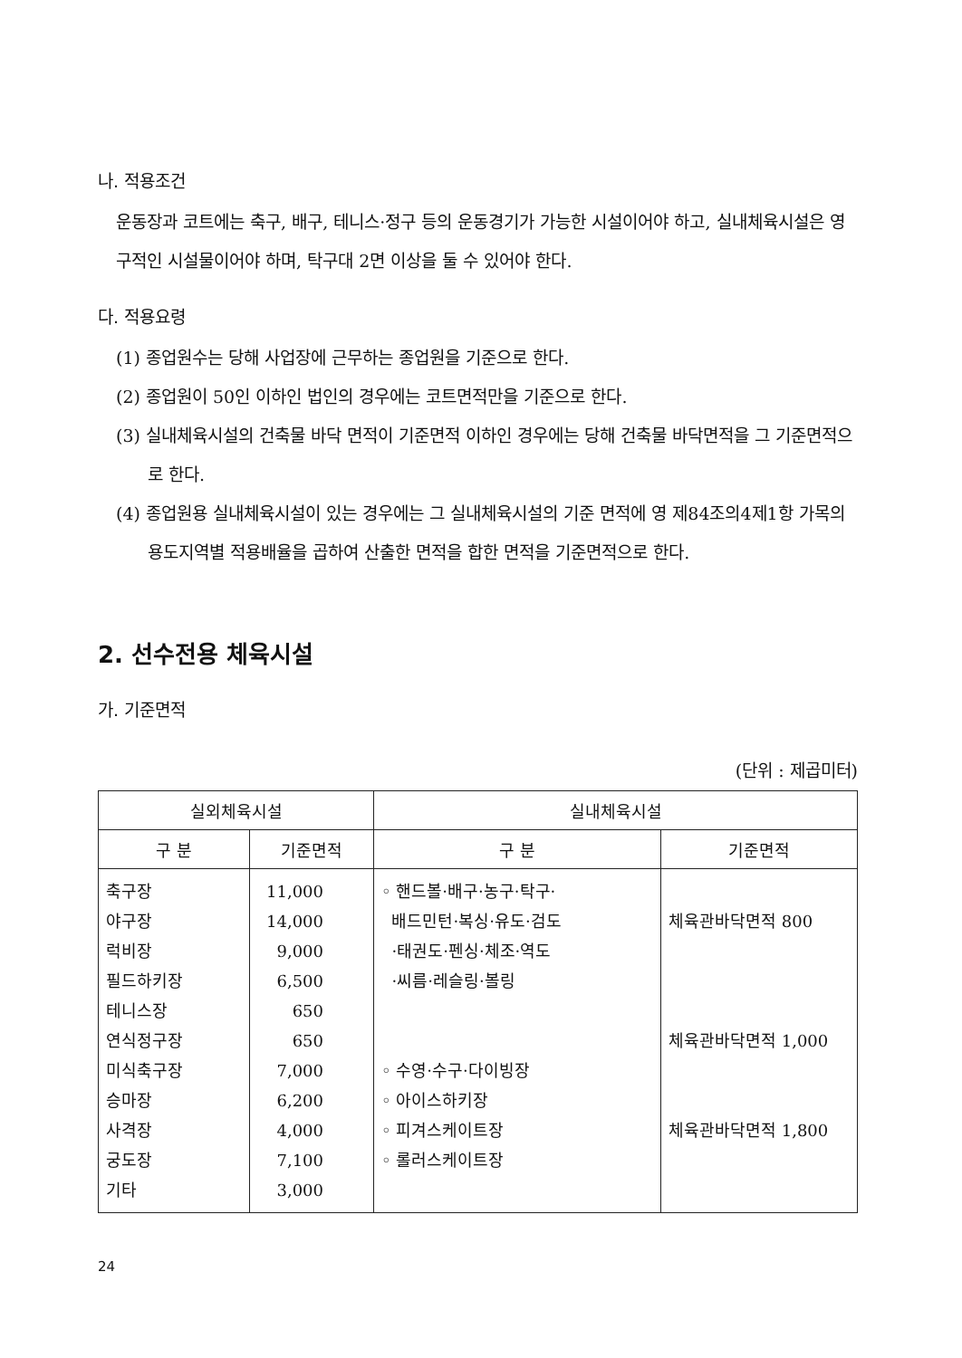나. 적용조건
운동장과 코트에는 축구, 배구, 테니스·정구 등의 운동경기가 가능한 시설이어야 하고, 실내체육시설은 영구적인 시설물이어야 하며, 탁구대 2면 이상을 둘 수 있어야 한다.
다. 적용요령
(1) 종업원수는 당해 사업장에 근무하는 종업원을 기준으로 한다.
(2) 종업원이 50인 이하인 법인의 경우에는 코트면적만을 기준으로 한다.
(3) 실내체육시설의 건축물 바닥 면적이 기준면적 이하인 경우에는 당해 건축물 바닥면적을 그 기준면적으로 한다.
(4) 종업원용 실내체육시설이 있는 경우에는 그 실내체육시설의 기준 면적에 영 제84조의4제1항 가목의 용도지역별 적용배율을 곱하여 산출한 면적을 합한 면적을 기준면적으로 한다.
2. 선수전용 체육시설
가. 기준면적
(단위 : 제곱미터)
| 실외체육시설 | | 실내체육시설 | |
| --- | --- | --- | --- |
| 구 분 | 기준면적 | 구 분 | 기준면적 |
| 축구장 야구장 럭비장 필드하키장 테니스장 연식정구장 미식축구장 승마장 사격장 궁도장 기타 | 11,000 14,000 9,000 6,500 650 650 7,000 6,200 4,000 7,100 3,000 | ◦ 핸드볼·배구·농구·탁구· 배드민턴·복싱·유도·검도 ·태권도·펜싱·체조·역도 ·씨름·레슬링·볼링 ◦ 수영·수구·다이빙장 ◦ 아이스하키장 ◦ 피겨스케이트장 ◦ 롤러스케이트장 | 체육관바닥면적 800 체육관바닥면적 1,000 체육관바닥면적 1,800 |
24